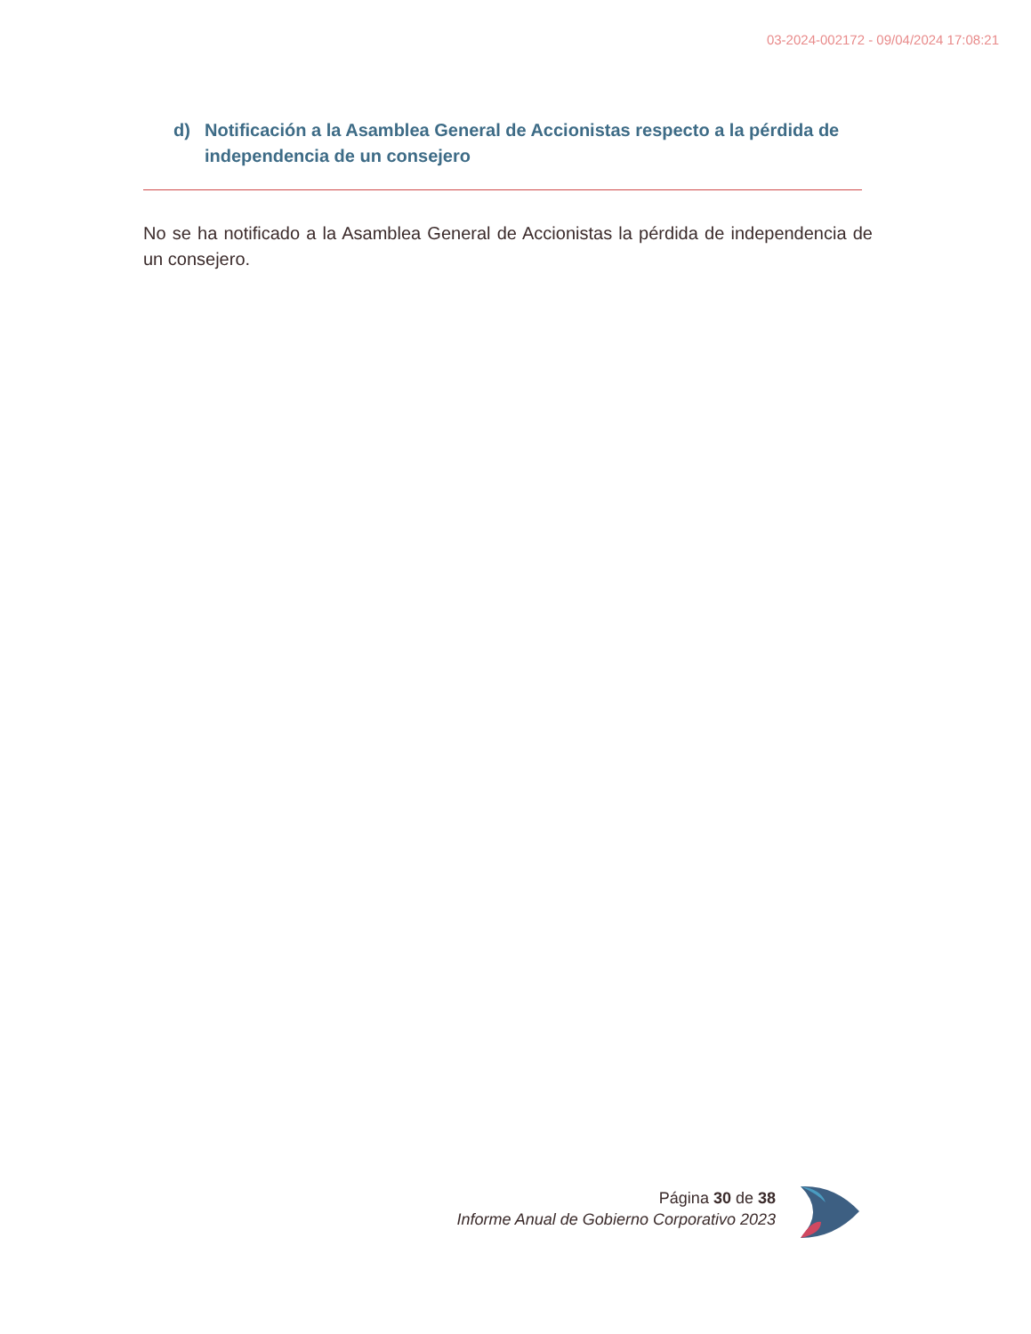03-2024-002172 - 09/04/2024 17:08:21
d) Notificación a la Asamblea General de Accionistas respecto a la pérdida de independencia de un consejero
No se ha notificado a la Asamblea General de Accionistas la pérdida de independencia de un consejero.
Página 30 de 38
Informe Anual de Gobierno Corporativo 2023